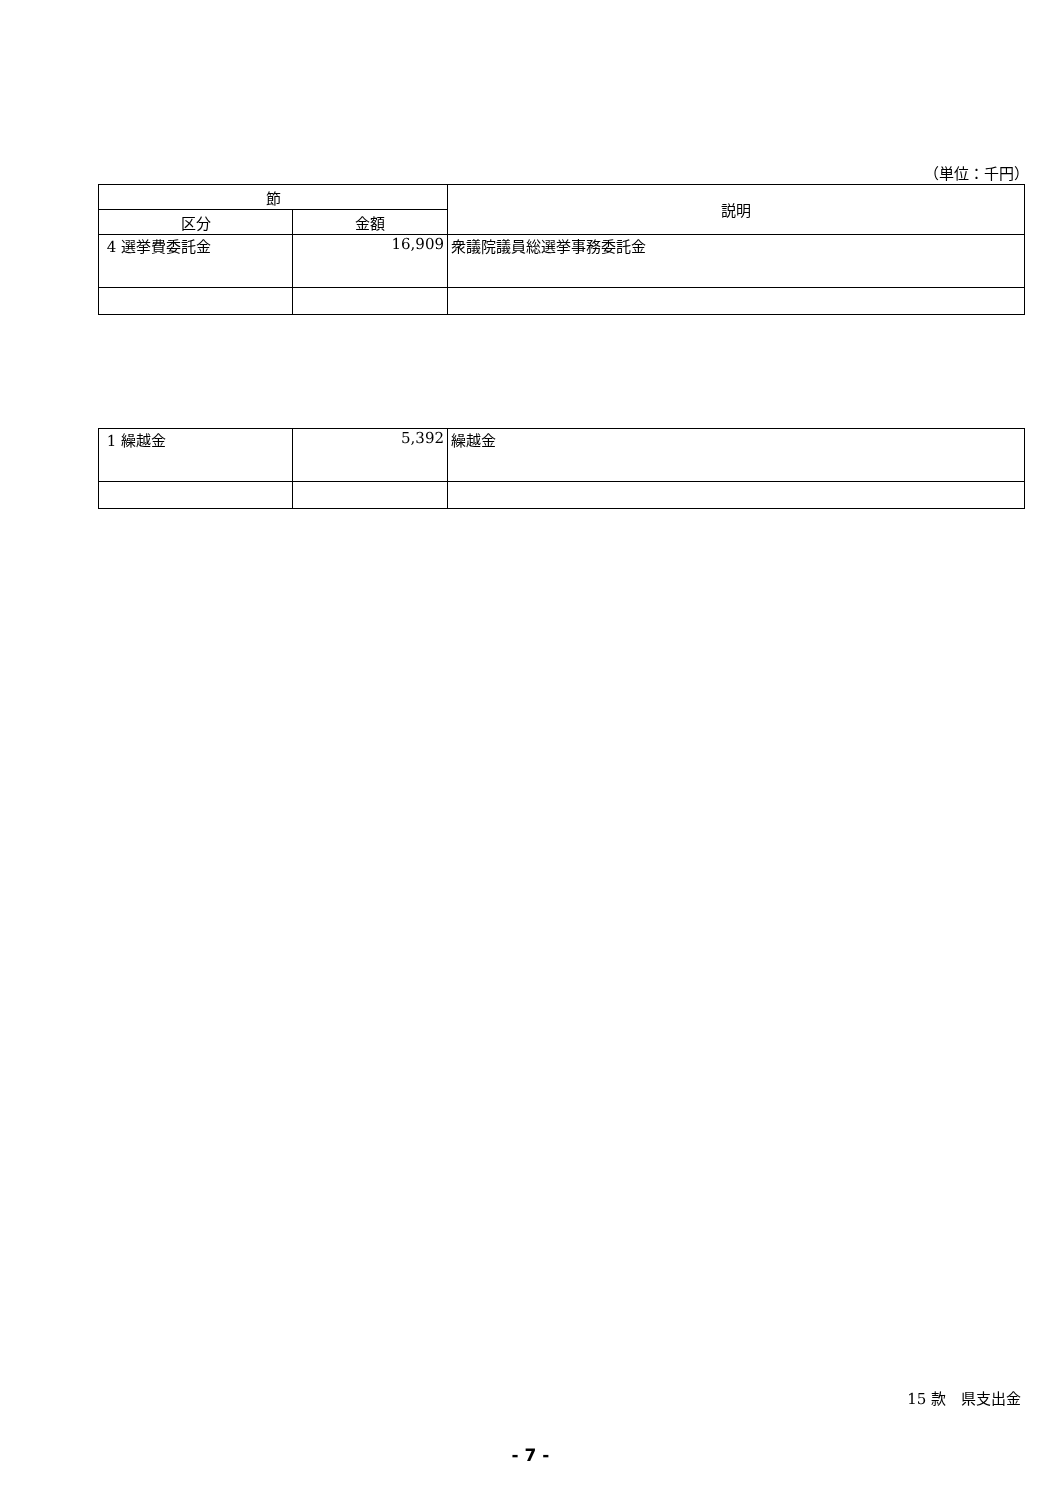（単位：千円）
| 節 | | 説明 |
| --- | --- | --- |
| 区分 | 金額 | |
| 4 選挙費委託金 | 16,909 | 衆議院議員総選挙事務委託金 |
| 1 繰越金 | 5,392 | 繰越金 |
15 款　県支出金
- 7 -